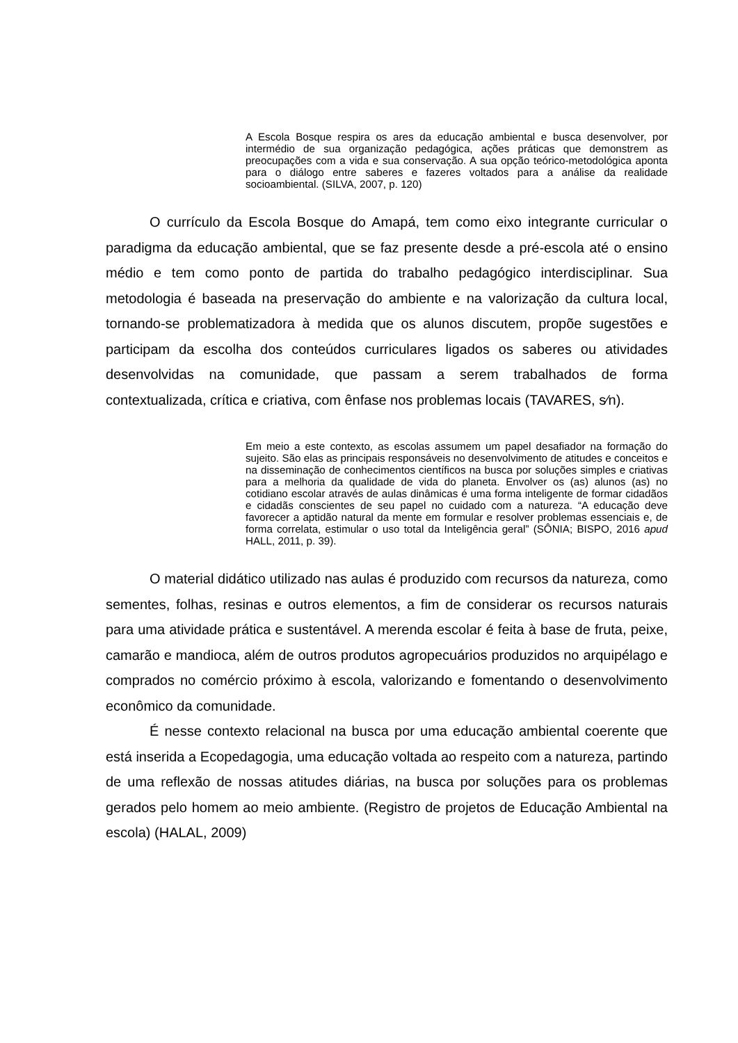A Escola Bosque respira os ares da educação ambiental e busca desenvolver, por intermédio de sua organização pedagógica, ações práticas que demonstrem as preocupações com a vida e sua conservação. A sua opção teórico-metodológica aponta para o diálogo entre saberes e fazeres voltados para a análise da realidade socioambiental. (SILVA, 2007, p. 120)
O currículo da Escola Bosque do Amapá, tem como eixo integrante curricular o paradigma da educação ambiental, que se faz presente desde a pré-escola até o ensino médio e tem como ponto de partida do trabalho pedagógico interdisciplinar. Sua metodologia é baseada na preservação do ambiente e na valorização da cultura local, tornando-se problematizadora à medida que os alunos discutem, propõe sugestões e participam da escolha dos conteúdos curriculares ligados os saberes ou atividades desenvolvidas na comunidade, que passam a serem trabalhados de forma contextualizada, crítica e criativa, com ênfase nos problemas locais (TAVARES, s⁄n).
Em meio a este contexto, as escolas assumem um papel desafiador na formação do sujeito. São elas as principais responsáveis no desenvolvimento de atitudes e conceitos e na disseminação de conhecimentos científicos na busca por soluções simples e criativas para a melhoria da qualidade de vida do planeta. Envolver os (as) alunos (as) no cotidiano escolar através de aulas dinâmicas é uma forma inteligente de formar cidadãos e cidadãs conscientes de seu papel no cuidado com a natureza. “A educação deve favorecer a aptidão natural da mente em formular e resolver problemas essenciais e, de forma correlata, estimular o uso total da Inteligência geral” (SÔNIA; BISPO, 2016 apud HALL, 2011, p. 39).
O material didático utilizado nas aulas é produzido com recursos da natureza, como sementes, folhas, resinas e outros elementos, a fim de considerar os recursos naturais para uma atividade prática e sustentável. A merenda escolar é feita à base de fruta, peixe, camarão e mandioca, além de outros produtos agropecuários produzidos no arquipélago e comprados no comércio próximo à escola, valorizando e fomentando o desenvolvimento econômico da comunidade.
É nesse contexto relacional na busca por uma educação ambiental coerente que está inserida a Ecopedagogia, uma educação voltada ao respeito com a natureza, partindo de uma reflexão de nossas atitudes diárias, na busca por soluções para os problemas gerados pelo homem ao meio ambiente. (Registro de projetos de Educação Ambiental na escola) (HALAL, 2009)